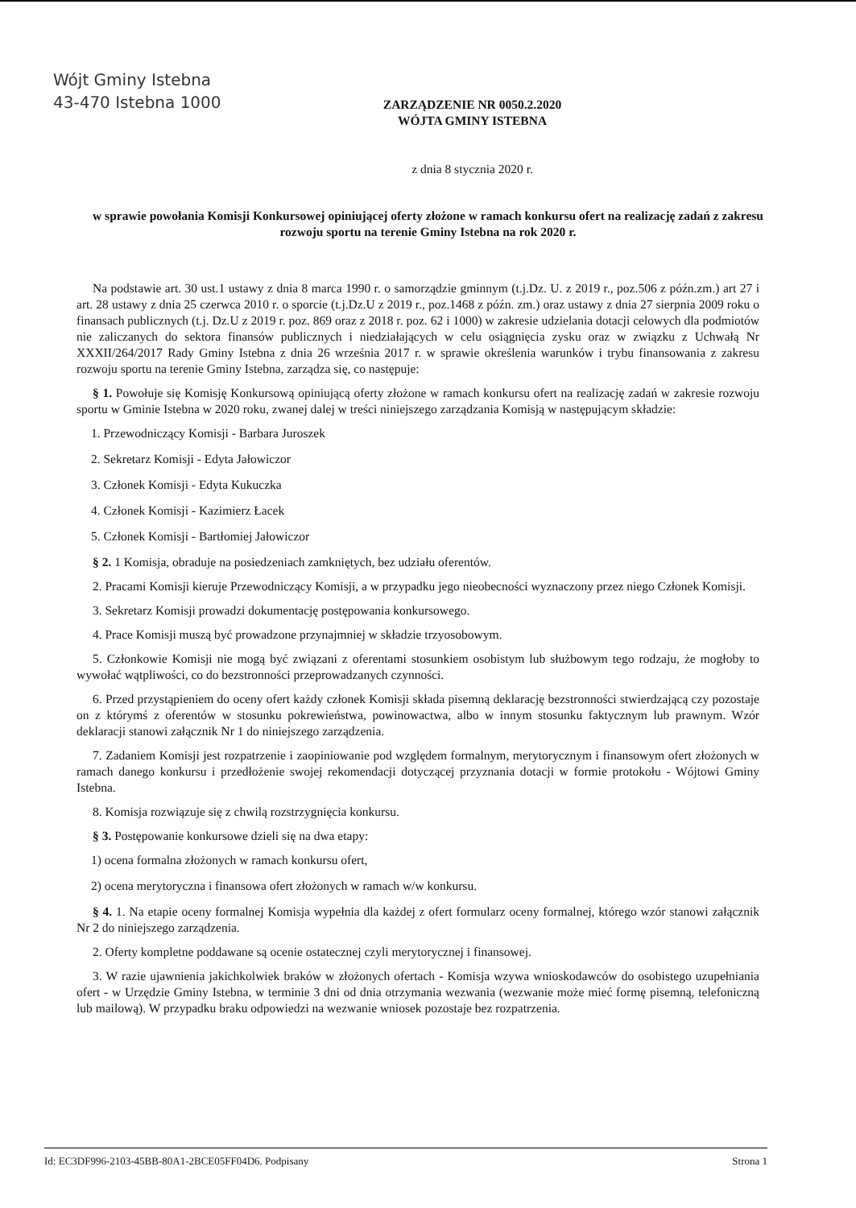Wójt Gminy Istebna
43-470 Istebna 1000
ZARZĄDZENIE NR 0050.2.2020
WÓJTA GMINY ISTEBNA
z dnia 8 stycznia 2020 r.
w sprawie powołania Komisji Konkursowej opiniującej oferty złożone w ramach konkursu ofert na realizację zadań z zakresu rozwoju sportu na terenie Gminy Istebna na rok 2020 r.
Na podstawie art. 30 ust.1 ustawy z dnia 8 marca 1990 r. o samorządzie gminnym (t.j.Dz. U. z 2019 r., poz.506 z późn.zm.) art 27 i art. 28 ustawy z dnia 25 czerwca 2010 r. o sporcie (t.j.Dz.U z 2019 r., poz.1468 z późn. zm.) oraz ustawy z dnia 27 sierpnia 2009 roku o finansach publicznych (t.j. Dz.U z 2019 r. poz. 869 oraz z 2018 r. poz. 62 i 1000) w zakresie udzielania dotacji celowych dla podmiotów nie zaliczanych do sektora finansów publicznych i niedziałających w celu osiągnięcia zysku oraz w związku z Uchwałą Nr XXXII/264/2017 Rady Gminy Istebna z dnia 26 września 2017 r. w sprawie określenia warunków i trybu finansowania z zakresu rozwoju sportu na terenie Gminy Istebna, zarządza się, co następuje:
§ 1. Powołuje się Komisję Konkursową opiniującą oferty złożone w ramach konkursu ofert na realizację zadań w zakresie rozwoju sportu w Gminie Istebna w 2020 roku, zwanej dalej w treści niniejszego zarządzania Komisją w następującym składzie:
1. Przewodniczący Komisji - Barbara Juroszek
2. Sekretarz Komisji - Edyta Jałowiczor
3. Członek Komisji - Edyta Kukuczka
4. Członek Komisji - Kazimierz Łacek
5. Członek Komisji - Bartłomiej Jałowiczor
§ 2. 1 Komisja, obraduje na posiedzeniach zamkniętych, bez udziału oferentów.
2. Pracami Komisji kieruje Przewodniczący Komisji, a w przypadku jego nieobecności wyznaczony przez niego Członek Komisji.
3. Sekretarz Komisji prowadzi dokumentację postępowania konkursowego.
4. Prace Komisji muszą być prowadzone przynajmniej w składzie trzyosobowym.
5. Członkowie Komisji nie mogą być związani z oferentami stosunkiem osobistym lub służbowym tego rodzaju, że mogłoby to wywołać wątpliwości, co do bezstronności przeprowadzanych czynności.
6. Przed przystąpieniem do oceny ofert każdy członek Komisji składa pisemną deklarację bezstronności stwierdzającą czy pozostaje on z którymś z oferentów w stosunku pokrewieństwa, powinowactwa, albo w innym stosunku faktycznym lub prawnym. Wzór deklaracji stanowi załącznik Nr 1 do niniejszego zarządzenia.
7. Zadaniem Komisji jest rozpatrzenie i zaopiniowanie pod względem formalnym, merytorycznym i finansowym ofert złożonych w ramach danego konkursu i przedłożenie swojej rekomendacji dotyczącej przyznania dotacji w formie protokołu - Wójtowi Gminy Istebna.
8. Komisja rozwiązuje się z chwilą rozstrzygnięcia konkursu.
§ 3. Postępowanie konkursowe dzieli się na dwa etapy:
1) ocena formalna złożonych w ramach konkursu ofert,
2) ocena merytoryczna i finansowa ofert złożonych w ramach w/w konkursu.
§ 4. 1. Na etapie oceny formalnej Komisja wypełnia dla każdej z ofert formularz oceny formalnej, którego wzór stanowi załącznik Nr 2 do niniejszego zarządzenia.
2. Oferty kompletne poddawane są ocenie ostatecznej czyli merytorycznej i finansowej.
3. W razie ujawnienia jakichkolwiek braków w złożonych ofertach - Komisja wzywa wnioskodawców do osobistego uzupełniania ofert - w Urzędzie Gminy Istebna, w terminie 3 dni od dnia otrzymania wezwania (wezwanie może mieć formę pisemną, telefoniczną lub mailową). W przypadku braku odpowiedzi na wezwanie wniosek pozostaje bez rozpatrzenia.
Id: EC3DF996-2103-45BB-80A1-2BCE05FF04D6. Podpisany Strona 1